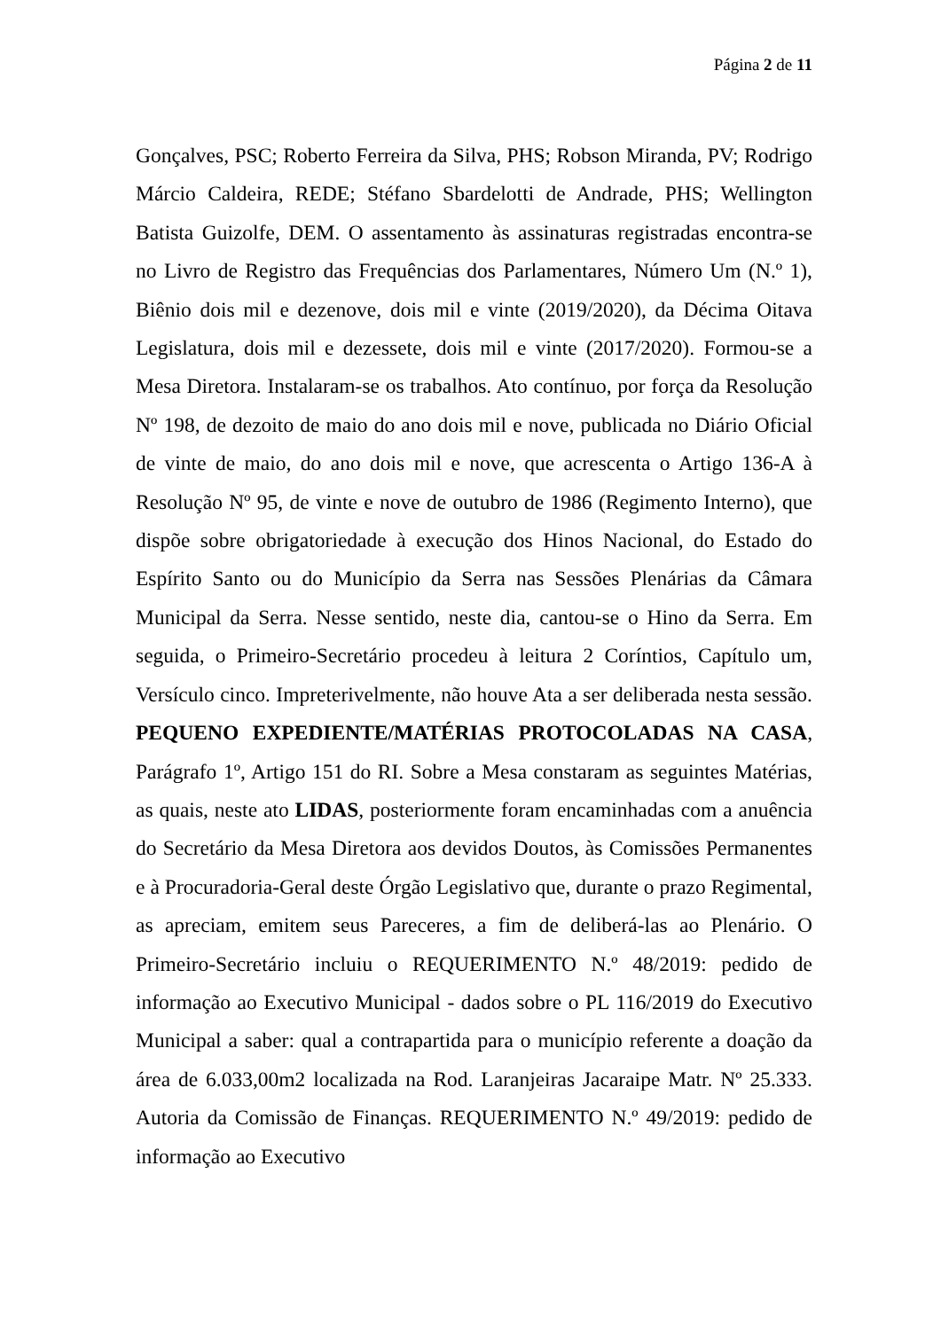Página 2 de 11
Gonçalves, PSC; Roberto Ferreira da Silva, PHS; Robson Miranda, PV; Rodrigo Márcio Caldeira, REDE; Stéfano Sbardelotti de Andrade, PHS; Wellington Batista Guizolfe, DEM. O assentamento às assinaturas registradas encontra-se no Livro de Registro das Frequências dos Parlamentares, Número Um (N.º 1), Biênio dois mil e dezenove, dois mil e vinte (2019/2020), da Décima Oitava Legislatura, dois mil e dezessete, dois mil e vinte (2017/2020). Formou-se a Mesa Diretora. Instalaram-se os trabalhos. Ato contínuo, por força da Resolução Nº 198, de dezoito de maio do ano dois mil e nove, publicada no Diário Oficial de vinte de maio, do ano dois mil e nove, que acrescenta o Artigo 136-A à Resolução Nº 95, de vinte e nove de outubro de 1986 (Regimento Interno), que dispõe sobre obrigatoriedade à execução dos Hinos Nacional, do Estado do Espírito Santo ou do Município da Serra nas Sessões Plenárias da Câmara Municipal da Serra. Nesse sentido, neste dia, cantou-se o Hino da Serra. Em seguida, o Primeiro-Secretário procedeu à leitura 2 Coríntios, Capítulo um, Versículo cinco. Impreterivelmente, não houve Ata a ser deliberada nesta sessão. PEQUENO EXPEDIENTE/MATÉRIAS PROTOCOLADAS NA CASA, Parágrafo 1º, Artigo 151 do RI. Sobre a Mesa constaram as seguintes Matérias, as quais, neste ato LIDAS, posteriormente foram encaminhadas com a anuência do Secretário da Mesa Diretora aos devidos Doutos, às Comissões Permanentes e à Procuradoria-Geral deste Órgão Legislativo que, durante o prazo Regimental, as apreciam, emitem seus Pareceres, a fim de deliberá-las ao Plenário. O Primeiro-Secretário incluiu o REQUERIMENTO N.º 48/2019: pedido de informação ao Executivo Municipal - dados sobre o PL 116/2019 do Executivo Municipal a saber: qual a contrapartida para o município referente a doação da área de 6.033,00m2 localizada na Rod. Laranjeiras Jacaraipe Matr. Nº 25.333. Autoria da Comissão de Finanças. REQUERIMENTO N.º 49/2019: pedido de informação ao Executivo